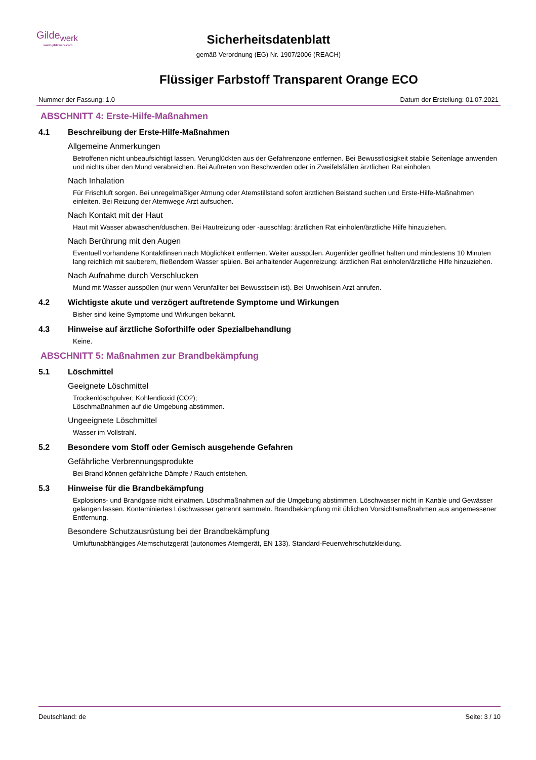Gilde<sub>werk</sub>
www.gildewerk.com
Sicherheitsdatenblatt
gemäß Verordnung (EG) Nr. 1907/2006 (REACH)
Flüssiger Farbstoff Transparent Orange ECO
Nummer der Fassung: 1.0 Datum der Erstellung: 01.07.2021
ABSCHNITT 4: Erste-Hilfe-Maßnahmen
4.1 Beschreibung der Erste-Hilfe-Maßnahmen
Allgemeine Anmerkungen
Betroffenen nicht unbeaufsichtigt lassen. Verunglückten aus der Gefahrenzone entfernen. Bei Bewusstlosigkeit stabile Seitenlage anwenden und nichts über den Mund verabreichen. Bei Auftreten von Beschwerden oder in Zweifelsfällen ärztlichen Rat einholen.
Nach Inhalation
Für Frischluft sorgen. Bei unregelmäßiger Atmung oder Atemstillstand sofort ärztlichen Beistand suchen und Erste-Hilfe-Maßnahmen einleiten. Bei Reizung der Atemwege Arzt aufsuchen.
Nach Kontakt mit der Haut
Haut mit Wasser abwaschen/duschen. Bei Hautreizung oder -ausschlag: ärztlichen Rat einholen/ärztliche Hilfe hinzuziehen.
Nach Berührung mit den Augen
Eventuell vorhandene Kontaktlinsen nach Möglichkeit entfernen. Weiter ausspülen. Augenlider geöffnet halten und mindestens 10 Minuten lang reichlich mit sauberem, fließendem Wasser spülen. Bei anhaltender Augenreizung: ärztlichen Rat einholen/ärztliche Hilfe hinzuziehen.
Nach Aufnahme durch Verschlucken
Mund mit Wasser ausspülen (nur wenn Verunfallter bei Bewusstsein ist). Bei Unwohlsein Arzt anrufen.
4.2 Wichtigste akute und verzögert auftretende Symptome und Wirkungen
Bisher sind keine Symptome und Wirkungen bekannt.
4.3 Hinweise auf ärztliche Soforthilfe oder Spezialbehandlung
Keine.
ABSCHNITT 5: Maßnahmen zur Brandbekämpfung
5.1 Löschmittel
Geeignete Löschmittel
Trockenlöschpulver; Kohlendioxid (CO2);
Löschmaßnahmen auf die Umgebung abstimmen.
Ungeeignete Löschmittel
Wasser im Vollstrahl.
5.2 Besondere vom Stoff oder Gemisch ausgehende Gefahren
Gefährliche Verbrennungsprodukte
Bei Brand können gefährliche Dämpfe / Rauch entstehen.
5.3 Hinweise für die Brandbekämpfung
Explosions- und Brandgase nicht einatmen. Löschmaßnahmen auf die Umgebung abstimmen. Löschwasser nicht in Kanäle und Gewässer gelangen lassen. Kontaminiertes Löschwasser getrennt sammeln. Brandbekämpfung mit üblichen Vorsichtsmaßnahmen aus angemessener Entfernung.
Besondere Schutzausrüstung bei der Brandbekämpfung
Umluftunabhängiges Atemschutzgerät (autonomes Atemgerät, EN 133). Standard-Feuerwehrschutzkleidung.
Deutschland: de Seite: 3 / 10